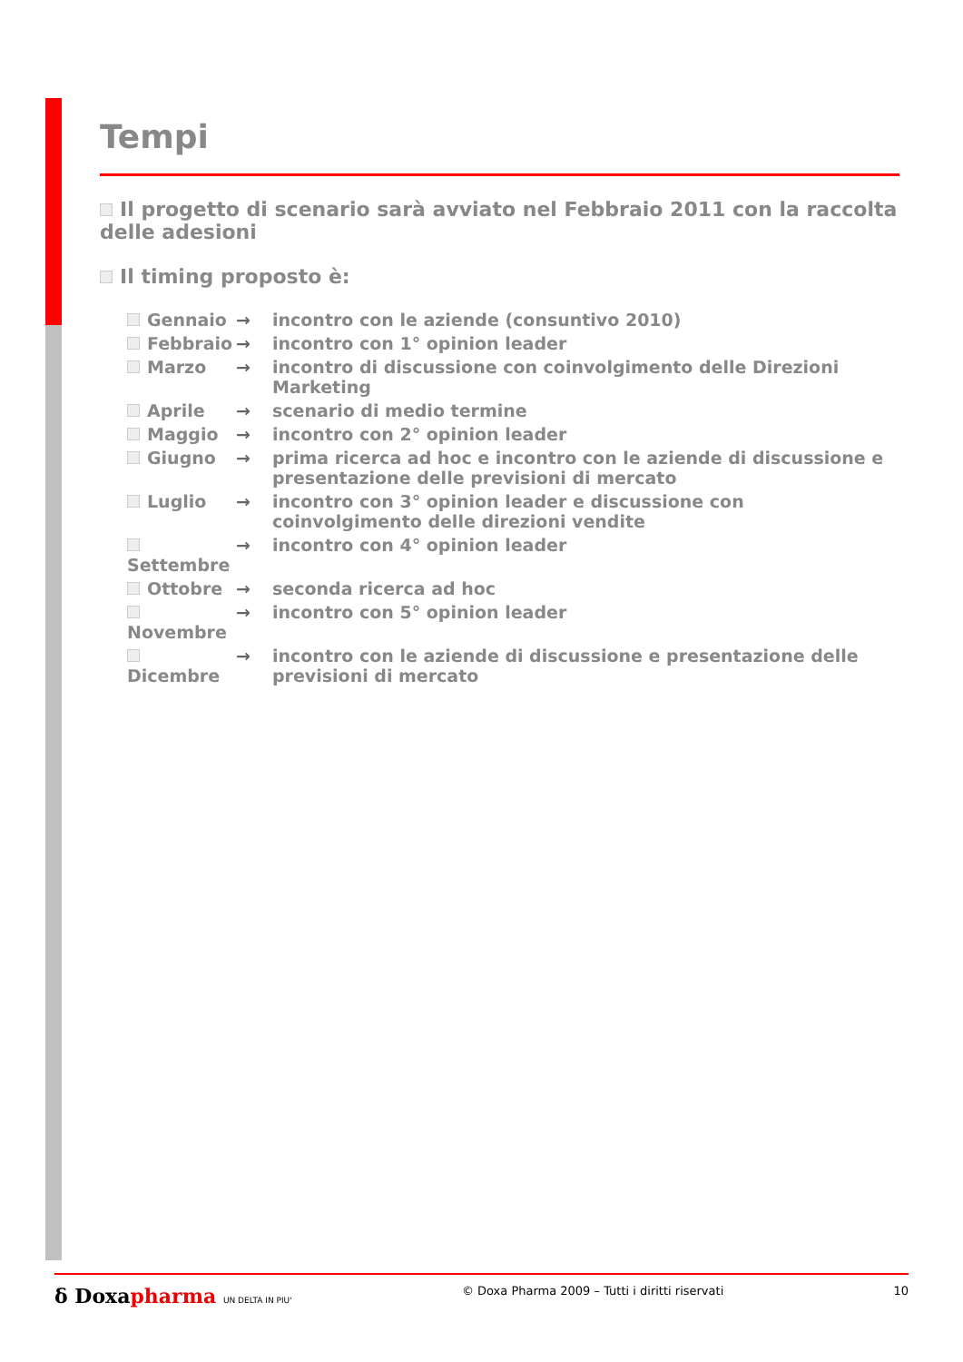Tempi
Il progetto di scenario sarà avviato nel Febbraio 2011 con la raccolta delle adesioni
Il timing proposto è:
Gennaio → incontro con le aziende (consuntivo 2010)
Febbraio → incontro con 1° opinion leader
Marzo → incontro di discussione con coinvolgimento delle Direzioni Marketing
Aprile → scenario di medio termine
Maggio → incontro con 2° opinion leader
Giugno → prima ricerca ad hoc e incontro con le aziende di discussione e presentazione delle previsioni di mercato
Luglio → incontro con 3° opinion leader e discussione con coinvolgimento delle direzioni vendite
Settembre → incontro con 4° opinion leader
Ottobre → seconda ricerca ad hoc
Novembre → incontro con 5° opinion leader
Dicembre → incontro con le aziende di discussione e presentazione delle previsioni di mercato
δ Doxapharma UN DELTA IN PIU' © Doxa Pharma 2009 – Tutti i diritti riservati 10